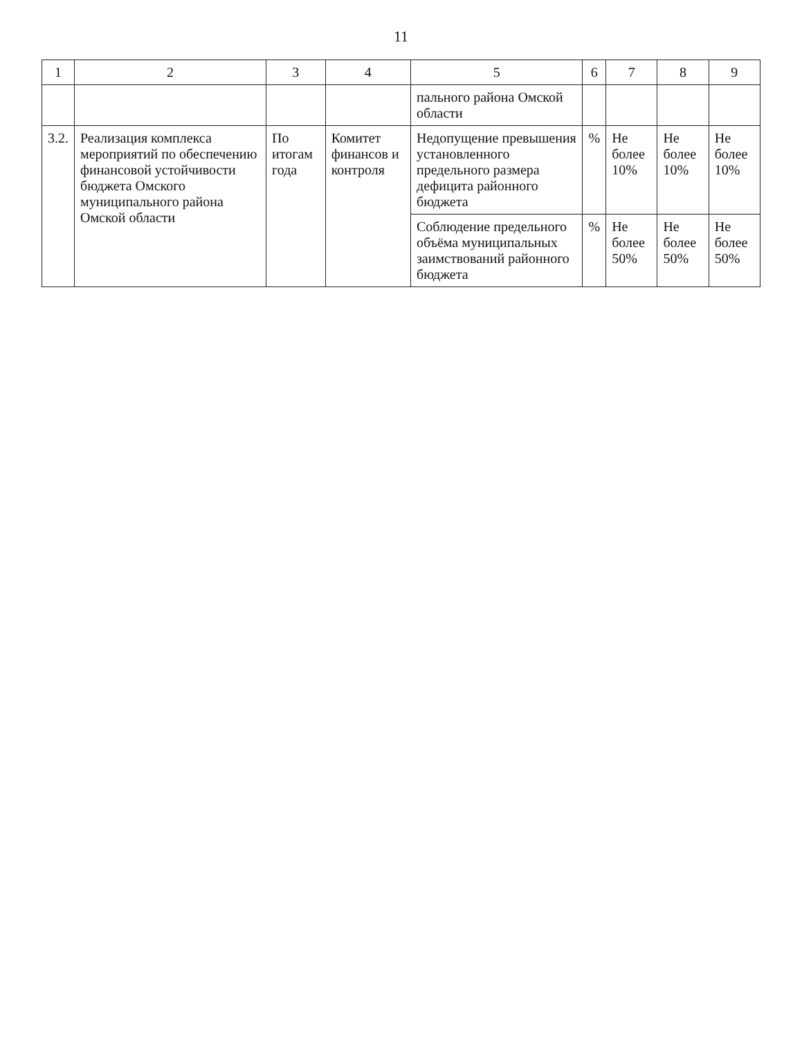11
| 1 | 2 | 3 | 4 | 5 | 6 | 7 | 8 | 9 |
| --- | --- | --- | --- | --- | --- | --- | --- | --- |
| | | | | пального района Омской области | | | | |
| 3.2. | Реализация комплекса мероприятий по обеспечению финансовой устойчивости бюджета Омского муниципального района Омской области | По итогам года | Комитет финансов и контроля | Недопущение превышения установленного предельного размера дефицита районного бюджета | % | Не более 10% | Не более 10% | Не более 10% |
| | | | | Соблюдение предельного объёма муниципальных заимствований районного бюджета | % | Не более 50% | Не более 50% | Не более 50% |